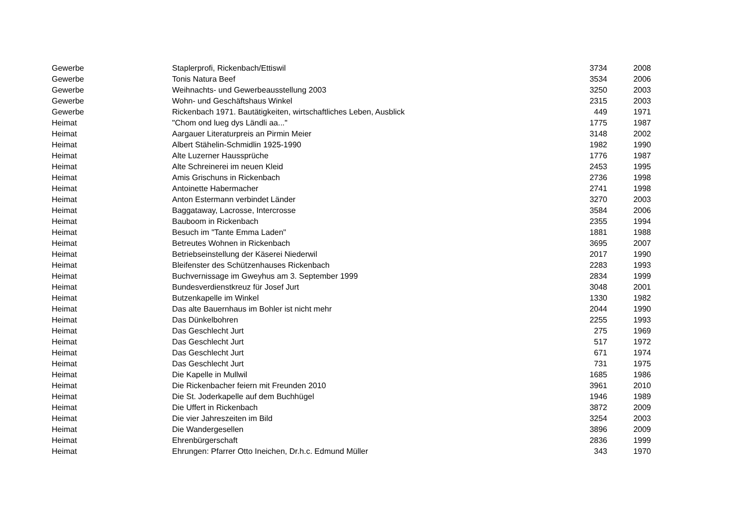| Gewerbe | Staplerprofi, Rickenbach/Ettiswil | 3734 | 2008 |
| Gewerbe | Tonis Natura Beef | 3534 | 2006 |
| Gewerbe | Weihnachts- und Gewerbeausstellung 2003 | 3250 | 2003 |
| Gewerbe | Wohn- und Geschäftshaus Winkel | 2315 | 2003 |
| Gewerbe | Rickenbach 1971. Bautätigkeiten, wirtschaftliches Leben, Ausblick | 449 | 1971 |
| Heimat | "Chom ond lueg dys Ländli aa..." | 1775 | 1987 |
| Heimat | Aargauer Literaturpreis an Pirmin Meier | 3148 | 2002 |
| Heimat | Albert Stähelin-Schmidlin 1925-1990 | 1982 | 1990 |
| Heimat | Alte Luzerner Haussprüche | 1776 | 1987 |
| Heimat | Alte Schreinerei im neuen Kleid | 2453 | 1995 |
| Heimat | Amis Grischuns in Rickenbach | 2736 | 1998 |
| Heimat | Antoinette Habermacher | 2741 | 1998 |
| Heimat | Anton Estermann verbindet Länder | 3270 | 2003 |
| Heimat | Baggataway, Lacrosse, Intercrosse | 3584 | 2006 |
| Heimat | Bauboom in Rickenbach | 2355 | 1994 |
| Heimat | Besuch im "Tante Emma Laden" | 1881 | 1988 |
| Heimat | Betreutes Wohnen in Rickenbach | 3695 | 2007 |
| Heimat | Betriebseinstellung der Käserei Niederwil | 2017 | 1990 |
| Heimat | Bleifenster des Schützenhauses Rickenbach | 2283 | 1993 |
| Heimat | Buchvernissage im Gweyhus am 3. September 1999 | 2834 | 1999 |
| Heimat | Bundesverdienstkreuz für Josef Jurt | 3048 | 2001 |
| Heimat | Butzenkapelle im Winkel | 1330 | 1982 |
| Heimat | Das alte Bauernhaus im Bohler ist nicht mehr | 2044 | 1990 |
| Heimat | Das Dünkelbohren | 2255 | 1993 |
| Heimat | Das Geschlecht Jurt | 275 | 1969 |
| Heimat | Das Geschlecht Jurt | 517 | 1972 |
| Heimat | Das Geschlecht Jurt | 671 | 1974 |
| Heimat | Das Geschlecht Jurt | 731 | 1975 |
| Heimat | Die Kapelle in Mullwil | 1685 | 1986 |
| Heimat | Die Rickenbacher feiern mit Freunden 2010 | 3961 | 2010 |
| Heimat | Die St. Joderkapelle auf dem Buchhügel | 1946 | 1989 |
| Heimat | Die Uffert in Rickenbach | 3872 | 2009 |
| Heimat | Die vier Jahreszeiten im Bild | 3254 | 2003 |
| Heimat | Die Wandergesellen | 3896 | 2009 |
| Heimat | Ehrenbürgerschaft | 2836 | 1999 |
| Heimat | Ehrungen: Pfarrer Otto Ineichen, Dr.h.c. Edmund Müller | 343 | 1970 |